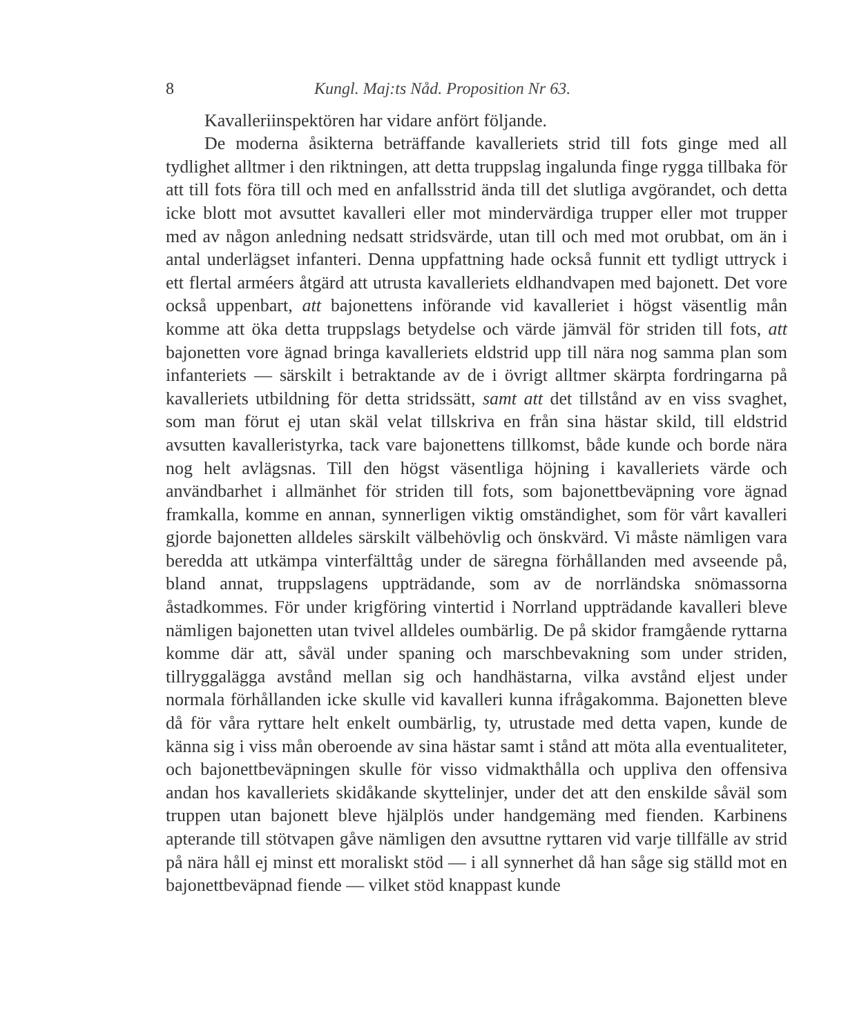8 Kungl. Maj:ts Nåd. Proposition Nr 63.
Kavalleriinspektören har vidare anfört följande.
De moderna åsikterna beträffande kavalleriets strid till fots ginge med all tydlighet alltmer i den riktningen, att detta truppslag ingalunda finge rygga tillbaka för att till fots föra till och med en anfallsstrid ända till det slutliga avgörandet, och detta icke blott mot avsuttet kavalleri eller mot mindervärdiga trupper eller mot trupper med av någon anledning nedsatt stridsvärde, utan till och med mot orubbat, om än i antal underlägset infanteri. Denna uppfattning hade också funnit ett tydligt uttryck i ett flertal arméers åtgärd att utrusta kavalleriets eldhandvapen med bajonett. Det vore också uppenbart, att bajonettens införande vid kavalleriet i högst väsentlig mån komme att öka detta truppslags betydelse och värde jämväl för striden till fots, att bajonetten vore ägnad bringa kavalleriets eldstrid upp till nära nog samma plan som infanteriets — särskilt i betraktande av de i övrigt alltmer skärpta fordringarna på kavalleriets utbildning för detta stridssätt, samt att det tillstånd av en viss svaghet, som man förut ej utan skäl velat tillskriva en från sina hästar skild, till eldstrid avsutten kavalleristyrka, tack vare bajonettens tillkomst, både kunde och borde nära nog helt avlägsnas. Till den högst väsentliga höjning i kavalleriets värde och användbarhet i allmänhet för striden till fots, som bajonettbeväpning vore ägnad framkalla, komme en annan, synnerligen viktig omständighet, som för vårt kavalleri gjorde bajonetten alldeles särskilt välbehövlig och önskvärd. Vi måste nämligen vara beredda att utkämpa vinterfälttåg under de säregna förhållanden med avseende på, bland annat, truppslagens uppträdande, som av de norrländska snömassorna åstadkommes. För under krigföring vintertid i Norrland uppträdande kavalleri bleve nämligen bajonetten utan tvivel alldeles oumbärlig. De på skidor framgående ryttarna komme där att, såväl under spaning och marschbevakning som under striden, tillryggalägga avstånd mellan sig och handhästarna, vilka avstånd eljest under normala förhållanden icke skulle vid kavalleri kunna ifrågakomma. Bajonetten bleve då för våra ryttare helt enkelt oumbärlig, ty, utrustade med detta vapen, kunde de känna sig i viss mån oberoende av sina hästar samt i stånd att möta alla eventualiteter, och bajonettbeväpningen skulle för visso vidmakthålla och uppliva den offensiva andan hos kavalleriets skidåkande skyttelinjer, under det att den enskilde såväl som truppen utan bajonett bleve hjälplös under handgemäng med fienden. Karbinens apterande till stötvapen gåve nämligen den avsuttne ryttaren vid varje tillfälle av strid på nära håll ej minst ett moraliskt stöd — i all synnerhet då han såge sig ställd mot en bajonettbeväpnad fiende — vilket stöd knappast kunde